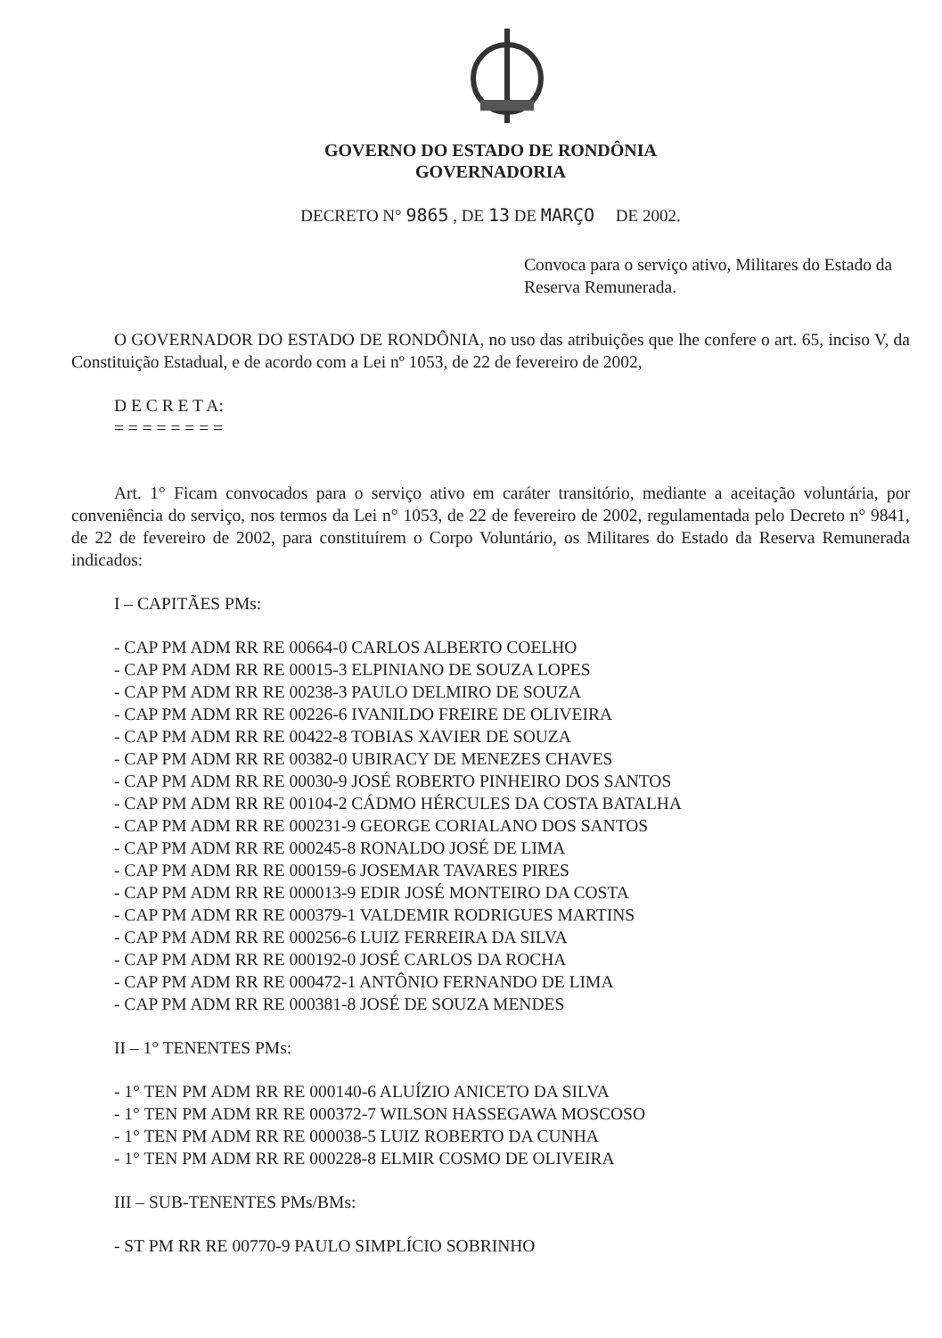GOVERNO DO ESTADO DE RONDÔNIA
GOVERNADORIA
DECRETO N° 9865 , DE 13 DE MARÇO DE 2002.
Convoca para o serviço ativo, Militares do Estado da Reserva Remunerada.
O GOVERNADOR DO ESTADO DE RONDÔNIA, no uso das atribuições que lhe confere o art. 65, inciso V, da Constituição Estadual, e de acordo com a Lei nº 1053, de 22 de fevereiro de 2002,
D E C R E T A:
= = = = = = = =
Art. 1° Ficam convocados para o serviço ativo em caráter transitório, mediante a aceitação voluntária, por conveniência do serviço, nos termos da Lei n° 1053, de 22 de fevereiro de 2002, regulamentada pelo Decreto n° 9841, de 22 de fevereiro de 2002, para constituírem o Corpo Voluntário, os Militares do Estado da Reserva Remunerada indicados:
I – CAPITÃES PMs:
- CAP PM ADM RR RE 00664-0 CARLOS ALBERTO COELHO
- CAP PM ADM RR RE 00015-3 ELPINIANO DE SOUZA LOPES
- CAP PM ADM RR RE 00238-3 PAULO DELMIRO DE SOUZA
- CAP PM ADM RR RE 00226-6 IVANILDO FREIRE DE OLIVEIRA
- CAP PM ADM RR RE 00422-8 TOBIAS XAVIER DE SOUZA
- CAP PM ADM RR RE 00382-0 UBIRACY DE MENEZES CHAVES
- CAP PM ADM RR RE 00030-9 JOSÉ ROBERTO PINHEIRO DOS SANTOS
- CAP PM ADM RR RE 00104-2 CÁDMO HÉRCULES DA COSTA BATALHA
- CAP PM ADM RR RE 000231-9 GEORGE CORIALANO DOS SANTOS
- CAP PM ADM RR RE 000245-8 RONALDO JOSÉ DE LIMA
- CAP PM ADM RR RE 000159-6 JOSEMAR TAVARES PIRES
- CAP PM ADM RR RE 000013-9 EDIR JOSÉ MONTEIRO DA COSTA
- CAP PM ADM RR RE 000379-1 VALDEMIR RODRIGUES MARTINS
- CAP PM ADM RR RE 000256-6 LUIZ FERREIRA DA SILVA
- CAP PM ADM RR RE 000192-0 JOSÉ CARLOS DA ROCHA
- CAP PM ADM RR RE 000472-1 ANTÔNIO FERNANDO DE LIMA
- CAP PM ADM RR RE 000381-8 JOSÉ DE SOUZA MENDES
II – 1° TENENTES PMs:
- 1° TEN PM ADM RR RE 000140-6 ALUÍZIO ANICETO DA SILVA
- 1° TEN PM ADM RR RE 000372-7 WILSON HASSEGAWA MOSCOSO
- 1° TEN PM ADM RR RE 000038-5 LUIZ ROBERTO DA CUNHA
- 1° TEN PM ADM RR RE 000228-8 ELMIR COSMO DE OLIVEIRA
III – SUB-TENENTES PMs/BMs:
- ST PM RR RE 00770-9 PAULO SIMPLÍCIO SOBRINHO